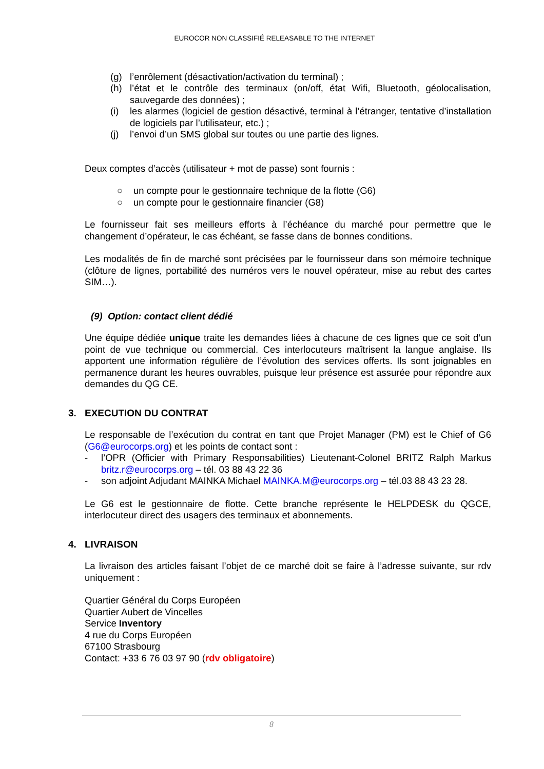EUROCOR NON CLASSIFIÉ RELEASABLE TO THE INTERNET
(g) l’enrôlement (désactivation/activation du terminal) ;
(h) l’état et le contrôle des terminaux (on/off, état Wifi, Bluetooth, géolocalisation, sauvegarde des données) ;
(i) les alarmes (logiciel de gestion désactivé, terminal à l’étranger, tentative d’installation de logiciels par l’utilisateur, etc.) ;
(j) l’envoi d’un SMS global sur toutes ou une partie des lignes.
Deux comptes d’accès (utilisateur + mot de passe) sont fournis :
○ un compte pour le gestionnaire technique de la flotte (G6)
○ un compte pour le gestionnaire financier (G8)
Le fournisseur fait ses meilleurs efforts à l’échéance du marché pour permettre que le changement d’opérateur, le cas échéant, se fasse dans de bonnes conditions.
Les modalités de fin de marché sont précisées par le fournisseur dans son mémoire technique (clôture de lignes, portabilité des numéros vers le nouvel opérateur, mise au rebut des cartes SIM…).
(9) Option: contact client dédié
Une équipe dédiée unique traite les demandes liées à chacune de ces lignes que ce soit d’un point de vue technique ou commercial. Ces interlocuteurs maîtrisent la langue anglaise. Ils apportent une information régulière de l’évolution des services offerts. Ils sont joignables en permanence durant les heures ouvrables, puisque leur présence est assurée pour répondre aux demandes du QG CE.
3. EXECUTION DU CONTRAT
Le responsable de l’exécution du contrat en tant que Projet Manager (PM) est le Chief of G6 (G6@eurocorps.org) et les points de contact sont :
- l’OPR (Officier with Primary Responsabilities) Lieutenant-Colonel BRITZ Ralph Markus britz.r@eurocorps.org – tél. 03 88 43 22 36
- son adjoint Adjudant MAINKA Michael MAINKA.M@eurocorps.org – tél.03 88 43 23 28.
Le G6 est le gestionnaire de flotte. Cette branche représente le HELPDESK du QGCE, interlocuteur direct des usagers des terminaux et abonnements.
4. LIVRAISON
La livraison des articles faisant l’objet de ce marché doit se faire à l’adresse suivante, sur rdv uniquement :
Quartier Général du Corps Européen
Quartier Aubert de Vincelles
Service Inventory
4 rue du Corps Européen
67100 Strasbourg
Contact: +33 6 76 03 97 90 (rdv obligatoire)
8